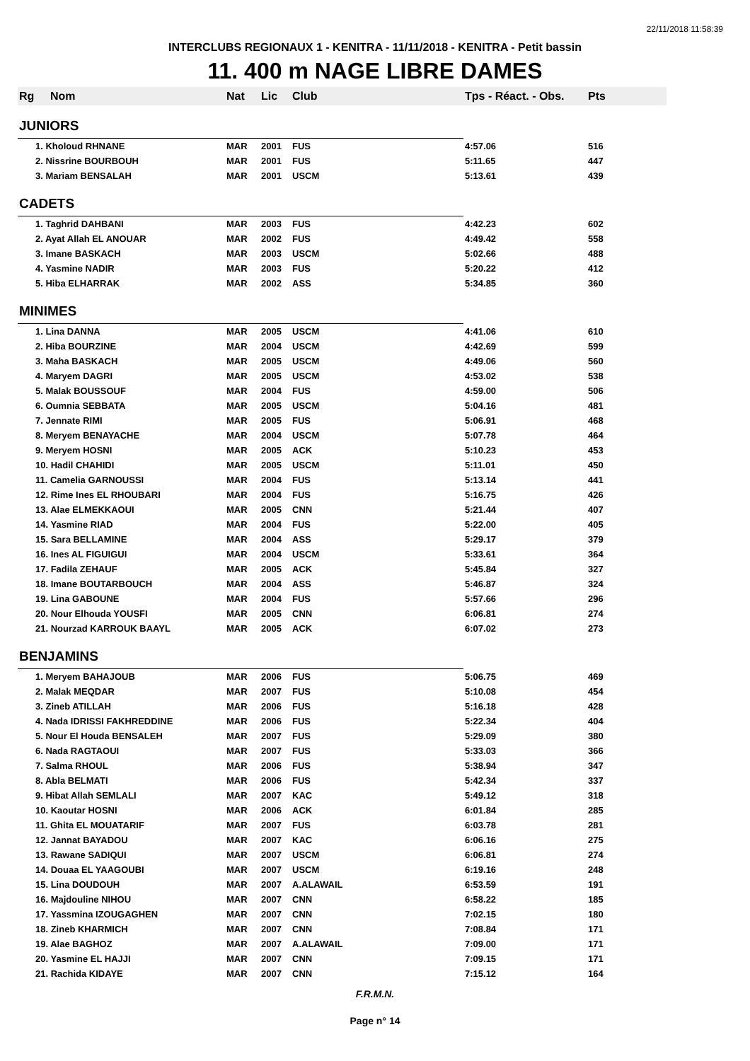22/11/2018 11:58:39
INTERCLUBS REGIONAUX 1 - KENITRA - 11/11/2018 - KENITRA - Petit bassin
11. 400 m NAGE LIBRE DAMES
| Rg | Nom | Nat | Lic | Club | Tps - Réact. - Obs. | Pts |
| --- | --- | --- | --- | --- | --- | --- |
| JUNIORS | | | | | | |
| 1. Kholoud RHNANE | | MAR | 2001 | FUS | 4:57.06 | 516 |
| 2. Nissrine BOURBOUH | | MAR | 2001 | FUS | 5:11.65 | 447 |
| 3. Mariam BENSALAH | | MAR | 2001 | USCM | 5:13.61 | 439 |
| CADETS | | | | | | |
| 1. Taghrid DAHBANI | | MAR | 2003 | FUS | 4:42.23 | 602 |
| 2. Ayat Allah EL ANOUAR | | MAR | 2002 | FUS | 4:49.42 | 558 |
| 3. Imane BASKACH | | MAR | 2003 | USCM | 5:02.66 | 488 |
| 4. Yasmine NADIR | | MAR | 2003 | FUS | 5:20.22 | 412 |
| 5. Hiba ELHARRAK | | MAR | 2002 | ASS | 5:34.85 | 360 |
| MINIMES | | | | | | |
| 1. Lina DANNA | | MAR | 2005 | USCM | 4:41.06 | 610 |
| 2. Hiba BOURZINE | | MAR | 2004 | USCM | 4:42.69 | 599 |
| 3. Maha BASKACH | | MAR | 2005 | USCM | 4:49.06 | 560 |
| 4. Maryem DAGRI | | MAR | 2005 | USCM | 4:53.02 | 538 |
| 5. Malak BOUSSOUF | | MAR | 2004 | FUS | 4:59.00 | 506 |
| 6. Oumnia SEBBATA | | MAR | 2005 | USCM | 5:04.16 | 481 |
| 7. Jennate RIMI | | MAR | 2005 | FUS | 5:06.91 | 468 |
| 8. Meryem BENAYACHE | | MAR | 2004 | USCM | 5:07.78 | 464 |
| 9. Meryem HOSNI | | MAR | 2005 | ACK | 5:10.23 | 453 |
| 10. Hadil CHAHIDI | | MAR | 2005 | USCM | 5:11.01 | 450 |
| 11. Camelia GARNOUSSI | | MAR | 2004 | FUS | 5:13.14 | 441 |
| 12. Rime Ines EL RHOUBARI | | MAR | 2004 | FUS | 5:16.75 | 426 |
| 13. Alae ELMEKKAOUI | | MAR | 2005 | CNN | 5:21.44 | 407 |
| 14. Yasmine RIAD | | MAR | 2004 | FUS | 5:22.00 | 405 |
| 15. Sara BELLAMINE | | MAR | 2004 | ASS | 5:29.17 | 379 |
| 16. Ines AL FIGUIGUI | | MAR | 2004 | USCM | 5:33.61 | 364 |
| 17. Fadila ZEHAUF | | MAR | 2005 | ACK | 5:45.84 | 327 |
| 18. Imane BOUTARBOUCH | | MAR | 2004 | ASS | 5:46.87 | 324 |
| 19. Lina GABOUNE | | MAR | 2004 | FUS | 5:57.66 | 296 |
| 20. Nour Elhouda YOUSFI | | MAR | 2005 | CNN | 6:06.81 | 274 |
| 21. Nourzad KARROUK BAAYL | | MAR | 2005 | ACK | 6:07.02 | 273 |
| BENJAMINS | | | | | | |
| 1. Meryem BAHAJOUB | | MAR | 2006 | FUS | 5:06.75 | 469 |
| 2. Malak MEQDAR | | MAR | 2007 | FUS | 5:10.08 | 454 |
| 3. Zineb ATILLAH | | MAR | 2006 | FUS | 5:16.18 | 428 |
| 4. Nada IDRISSI FAKHREDDINE | | MAR | 2006 | FUS | 5:22.34 | 404 |
| 5. Nour El Houda BENSALEH | | MAR | 2007 | FUS | 5:29.09 | 380 |
| 6. Nada RAGTAOUI | | MAR | 2007 | FUS | 5:33.03 | 366 |
| 7. Salma RHOUL | | MAR | 2006 | FUS | 5:38.94 | 347 |
| 8. Abla BELMATI | | MAR | 2006 | FUS | 5:42.34 | 337 |
| 9. Hibat Allah SEMLALI | | MAR | 2007 | KAC | 5:49.12 | 318 |
| 10. Kaoutar HOSNI | | MAR | 2006 | ACK | 6:01.84 | 285 |
| 11. Ghita EL MOUATARIF | | MAR | 2007 | FUS | 6:03.78 | 281 |
| 12. Jannat BAYADOU | | MAR | 2007 | KAC | 6:06.16 | 275 |
| 13. Rawane SADIQUI | | MAR | 2007 | USCM | 6:06.81 | 274 |
| 14. Douaa EL YAAGOUBI | | MAR | 2007 | USCM | 6:19.16 | 248 |
| 15. Lina DOUDOUH | | MAR | 2007 | A.ALAWAIL | 6:53.59 | 191 |
| 16. Majdouline NIHOU | | MAR | 2007 | CNN | 6:58.22 | 185 |
| 17. Yassmina IZOUGAGHEN | | MAR | 2007 | CNN | 7:02.15 | 180 |
| 18. Zineb KHARMICH | | MAR | 2007 | CNN | 7:08.84 | 171 |
| 19. Alae BAGHOZ | | MAR | 2007 | A.ALAWAIL | 7:09.00 | 171 |
| 20. Yasmine EL HAJJI | | MAR | 2007 | CNN | 7:09.15 | 171 |
| 21. Rachida KIDAYE | | MAR | 2007 | CNN | 7:15.12 | 164 |
F.R.M.N.
Page n° 14